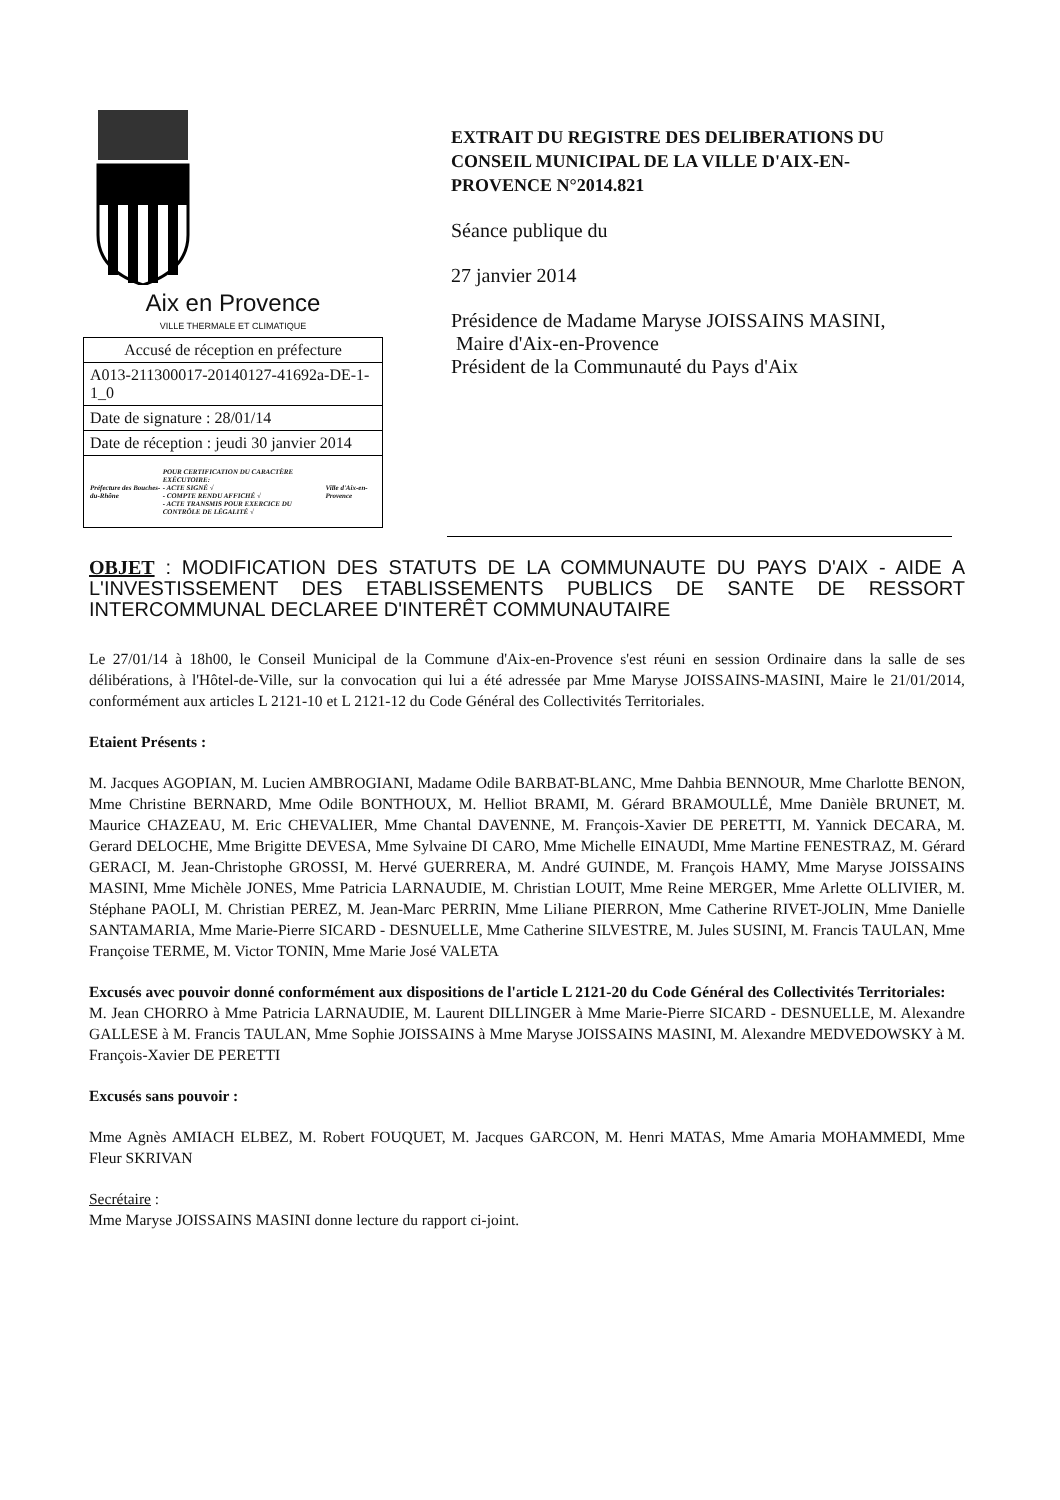Aix en Provence
VILLE THERMALE ET CLIMATIQUE
| Accusé de réception en préfecture |
| A013-211300017-20140127-41692a-DE-1-1_0 |
| Date de signature : 28/01/14 |
| Date de réception : jeudi 30 janvier 2014 |
| Préfecture des Bouches-du-Rhône POUR CERTIFICATION DU CARACTÈRE EXÉCUTOIRE: - ACTE SIGNÉ √ - COMPTE RENDU AFFICHÉ √ - ACTE TRANSMIS POUR EXERCICE DU CONTRÔLE DE LÉGALITÉ √ Ville d'Aix-en-Provence |
EXTRAIT DU REGISTRE DES DELIBERATIONS DU CONSEIL MUNICIPAL DE LA VILLE D'AIX-EN-PROVENCE N°2014.821
Séance publique du
27 janvier 2014
Présidence de Madame Maryse JOISSAINS MASINI,
Maire d'Aix-en-Provence
Président de la Communauté du Pays d'Aix
OBJET : MODIFICATION DES STATUTS DE LA COMMUNAUTE DU PAYS D'AIX - AIDE A L'INVESTISSEMENT DES ETABLISSEMENTS PUBLICS DE SANTE DE RESSORT INTERCOMMUNAL DECLAREE D'INTERÊT COMMUNAUTAIRE
Le 27/01/14 à 18h00, le Conseil Municipal de la Commune d'Aix-en-Provence s'est réuni en session Ordinaire dans la salle de ses délibérations, à l'Hôtel-de-Ville, sur la convocation qui lui a été adressée par Mme Maryse JOISSAINS-MASINI, Maire le 21/01/2014, conformément aux articles L 2121-10 et L 2121-12 du Code Général des Collectivités Territoriales.
Etaient Présents :
M. Jacques AGOPIAN, M. Lucien AMBROGIANI, Madame Odile BARBAT-BLANC, Mme Dahbia BENNOUR, Mme Charlotte BENON, Mme Christine BERNARD, Mme Odile BONTHOUX, M. Helliot BRAMI, M. Gérard BRAMOULLÉ, Mme Danièle BRUNET, M. Maurice CHAZEAU, M. Eric CHEVALIER, Mme Chantal DAVENNE, M. François-Xavier DE PERETTI, M. Yannick DECARA, M. Gerard DELOCHE, Mme Brigitte DEVESA, Mme Sylvaine DI CARO, Mme Michelle EINAUDI, Mme Martine FENESTRAZ, M. Gérard GERACI, M. Jean-Christophe GROSSI, M. Hervé GUERRERA, M. André GUINDE, M. François HAMY, Mme Maryse JOISSAINS MASINI, Mme Michèle JONES, Mme Patricia LARNAUDIE, M. Christian LOUIT, Mme Reine MERGER, Mme Arlette OLLIVIER, M. Stéphane PAOLI, M. Christian PEREZ, M. Jean-Marc PERRIN, Mme Liliane PIERRON, Mme Catherine RIVET-JOLIN, Mme Danielle SANTAMARIA, Mme Marie-Pierre SICARD - DESNUELLE, Mme Catherine SILVESTRE, M. Jules SUSINI, M. Francis TAULAN, Mme Françoise TERME, M. Victor TONIN, Mme Marie José VALETA
Excusés avec pouvoir donné conformément aux dispositions de l'article L 2121-20 du Code Général des Collectivités Territoriales:
M. Jean CHORRO à Mme Patricia LARNAUDIE, M. Laurent DILLINGER à Mme Marie-Pierre SICARD - DESNUELLE, M. Alexandre GALLESE à M. Francis TAULAN, Mme Sophie JOISSAINS à Mme Maryse JOISSAINS MASINI, M. Alexandre MEDVEDOWSKY à M. François-Xavier DE PERETTI
Excusés sans pouvoir :
Mme Agnès AMIACH ELBEZ, M. Robert FOUQUET, M. Jacques GARCON, M. Henri MATAS, Mme Amaria MOHAMMEDI, Mme Fleur SKRIVAN
Secrétaire :
Mme Maryse JOISSAINS MASINI donne lecture du rapport ci-joint.